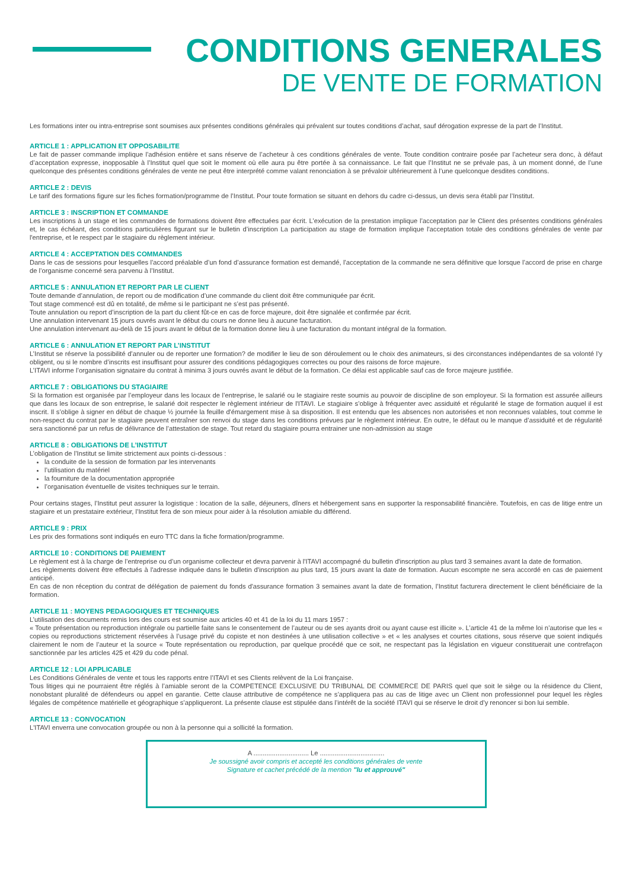CONDITIONS GENERALES
DE VENTE DE FORMATION
Les formations inter ou intra-entreprise sont soumises aux présentes conditions générales qui prévalent sur toutes conditions d’achat, sauf dérogation expresse de la part de l’Institut.
ARTICLE 1 : APPLICATION ET OPPOSABILITE
Le fait de passer commande implique l’adhésion entière et sans réserve de l’acheteur à ces conditions générales de vente. Toute condition contraire posée par l’acheteur sera donc, à défaut d’acceptation expresse, inopposable à l’Institut quel que soit le moment où elle aura pu être portée à sa connaissance. Le fait que l’Institut ne se prévale pas, à un moment donné, de l’une quelconque des présentes conditions générales de vente ne peut être interprété comme valant renonciation à se prévaloir ultérieurement à l’une quelconque desdites conditions.
ARTICLE 2 : DEVIS
Le tarif des formations figure sur les fiches formation/programme de l’Institut. Pour toute formation se situant en dehors du cadre ci-dessus, un devis sera établi par l’Institut.
ARTICLE 3 : INSCRIPTION ET COMMANDE
Les inscriptions à un stage et les commandes de formations doivent être effectuées par écrit. L’exécution de la prestation implique l’acceptation par le Client des présentes conditions générales et, le cas échéant, des conditions particulières figurant sur le bulletin d’inscription La participation au stage de formation implique l'acceptation totale des conditions générales de vente par l'entreprise, et le respect par le stagiaire du règlement intérieur.
ARTICLE 4 : ACCEPTATION DES COMMANDES
Dans le cas de sessions pour lesquelles l’accord préalable d’un fond d’assurance formation est demandé, l’acceptation de la commande ne sera définitive que lorsque l’accord de prise en charge de l’organisme concerné sera parvenu à l’Institut.
ARTICLE 5 : ANNULATION ET REPORT PAR LE CLIENT
Toute demande d’annulation, de report ou de modification d’une commande du client doit être communiquée par écrit.
Tout stage commencé est dû en totalité, de même si le participant ne s’est pas présenté.
Toute annulation ou report d’inscription de la part du client fût-ce en cas de force majeure, doit être signalée et confirmée par écrit.
Une annulation intervenant 15 jours ouvrés avant le début du cours ne donne lieu à aucune facturation.
Une annulation intervenant au-delà de 15 jours avant le début de la formation donne lieu à une facturation du montant intégral de la formation.
ARTICLE 6 : ANNULATION ET REPORT PAR L’INSTITUT
L’Institut se réserve la possibilité d’annuler ou de reporter une formation? de modifier le lieu de son déroulement ou le choix des animateurs, si des circonstances indépendantes de sa volonté l’y obligent, ou si le nombre d’inscrits est insuffisant pour assurer des conditions pédagogiques correctes ou pour des raisons de force majeure.
L’ITAVI informe l’organisation signataire du contrat à minima 3 jours ouvrés avant le début de la formation. Ce délai est applicable sauf cas de force majeure justifiée.
ARTICLE 7 : OBLIGATIONS DU STAGIAIRE
Si la formation est organisée par l’employeur dans les locaux de l’entreprise, le salarié ou le stagiaire reste soumis au pouvoir de discipline de son employeur. Si la formation est assurée ailleurs que dans les locaux de son entreprise, le salarié doit respecter le règlement intérieur de l'ITAVI. Le stagiaire s’oblige à fréquenter avec assiduité et régularité le stage de formation auquel il est inscrit. Il s’oblige à signer en début de chaque ½ journée la feuille d'émargement mise à sa disposition. Il est entendu que les absences non autorisées et non reconnues valables, tout comme le non-respect du contrat par le stagiaire peuvent entraîner son renvoi du stage dans les conditions prévues par le règlement intérieur. En outre, le défaut ou le manque d’assiduité et de régularité sera sanctionné par un refus de délivrance de l’attestation de stage. Tout retard du stagiaire pourra entrainer une non-admission au stage
ARTICLE 8 : OBLIGATIONS DE L’INSTITUT
L’obligation de l’Institut se limite strictement aux points ci-dessous :
la conduite de la session de formation par les intervenants
l’utilisation du matériel
la fourniture de la documentation appropriée
l’organisation éventuelle de visites techniques sur le terrain.
Pour certains stages, l’Institut peut assurer la logistique : location de la salle, déjeuners, dîners et hébergement sans en supporter la responsabilité financière. Toutefois, en cas de litige entre un stagiaire et un prestataire extérieur, l’Institut fera de son mieux pour aider à la résolution amiable du différend.
ARTICLE 9 : PRIX
Les prix des formations sont indiqués en euro TTC dans la fiche formation/programme.
ARTICLE 10 : CONDITIONS DE PAIEMENT
Le règlement est à la charge de l’entreprise ou d’un organisme collecteur et devra parvenir à l'ITAVI accompagné du bulletin d'inscription au plus tard 3 semaines avant la date de formation.
Les règlements doivent être effectués à l'adresse indiquée dans le bulletin d'inscription au plus tard, 15 jours avant la date de formation. Aucun escompte ne sera accordé en cas de paiement anticipé.
En cas de non réception du contrat de délégation de paiement du fonds d'assurance formation 3 semaines avant la date de formation, l’Institut facturera directement le client bénéficiaire de la formation.
ARTICLE 11 : MOYENS PEDAGOGIQUES ET TECHNIQUES
L’utilisation des documents remis lors des cours est soumise aux articles 40 et 41 de la loi du 11 mars 1957 :
« Toute présentation ou reproduction intégrale ou partielle faite sans le consentement de l’auteur ou de ses ayants droit ou ayant cause est illicite ». L’article 41 de la même loi n’autorise que les « copies ou reproductions strictement réservées à l’usage privé du copiste et non destinées à une utilisation collective » et « les analyses et courtes citations, sous réserve que soient indiqués clairement le nom de l’auteur et la source « Toute représentation ou reproduction, par quelque procédé que ce soit, ne respectant pas la législation en vigueur constituerait une contrefaçon sanctionnée par les articles 425 et 429 du code pénal.
ARTICLE 12 : LOI APPLICABLE
Les Conditions Générales de vente et tous les rapports entre l’ITAVI et ses Clients relèvent de la Loi française.
Tous litiges qui ne pourraient être réglés à l’amiable seront de la COMPETENCE EXCLUSIVE DU TRIBUNAL DE COMMERCE DE PARIS quel que soit le siège ou la résidence du Client, nonobstant pluralité de défendeurs ou appel en garantie. Cette clause attributive de compétence ne s’appliquera pas au cas de litige avec un Client non professionnel pour lequel les règles légales de compétence matérielle et géographique s’appliqueront. La présente clause est stipulée dans l’intérêt de la société ITAVI qui se réserve le droit d’y renoncer si bon lui semble.
ARTICLE 13 : CONVOCATION
L'ITAVI enverra une convocation groupée ou non à la personne qui a sollicité la formation.
A .............................. Le ...................................
Je soussigné avoir compris et accepté les conditions générales de vente
Signature et cachet précédé de la mention "lu et approuvé"